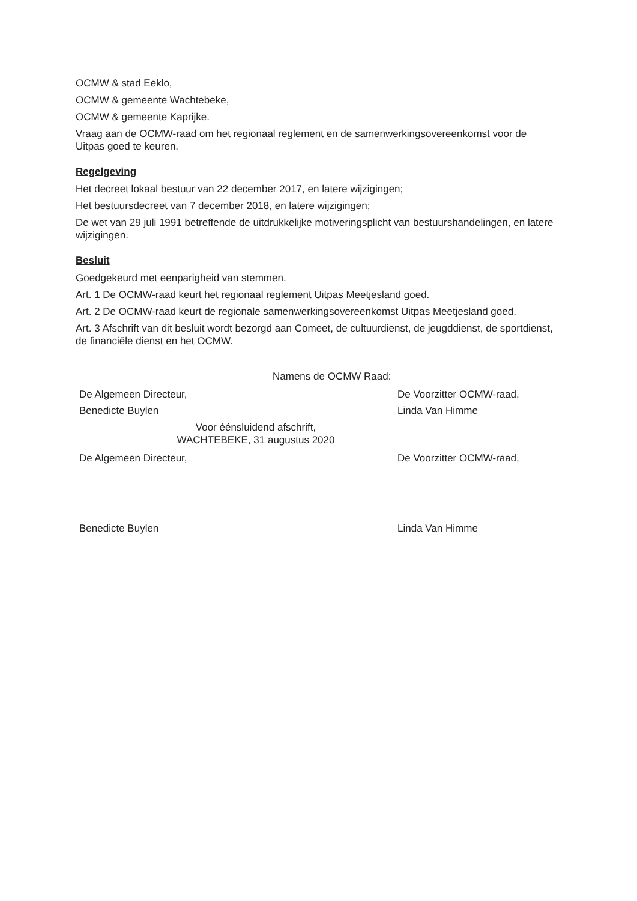OCMW & stad Eeklo,
OCMW & gemeente Wachtebeke,
OCMW & gemeente Kaprijke.
Vraag aan de OCMW-raad om het regionaal reglement en de samenwerkingsovereenkomst voor de Uitpas goed te keuren.
Regelgeving
Het decreet lokaal bestuur van 22 december 2017, en latere wijzigingen;
Het bestuursdecreet van 7 december 2018, en latere wijzigingen;
De wet van 29 juli 1991 betreffende de uitdrukkelijke motiveringsplicht van bestuurshandelingen, en latere wijzigingen.
Besluit
Goedgekeurd met eenparigheid van stemmen.
Art. 1 De OCMW-raad keurt het regionaal reglement Uitpas Meetjesland goed.
Art. 2 De OCMW-raad keurt de regionale samenwerkingsovereenkomst Uitpas Meetjesland goed.
Art. 3 Afschrift van dit besluit wordt bezorgd aan Comeet, de cultuurdienst, de jeugddienst, de sportdienst, de financiële dienst en het OCMW.
Namens de OCMW Raad:
De Algemeen Directeur, De Voorzitter OCMW-raad,
Benedicte Buylen Linda Van Himme
Voor éénsluidend afschrift,
WACHTEBEKE, 31 augustus 2020
De Algemeen Directeur, De Voorzitter OCMW-raad,
Benedicte Buylen Linda Van Himme